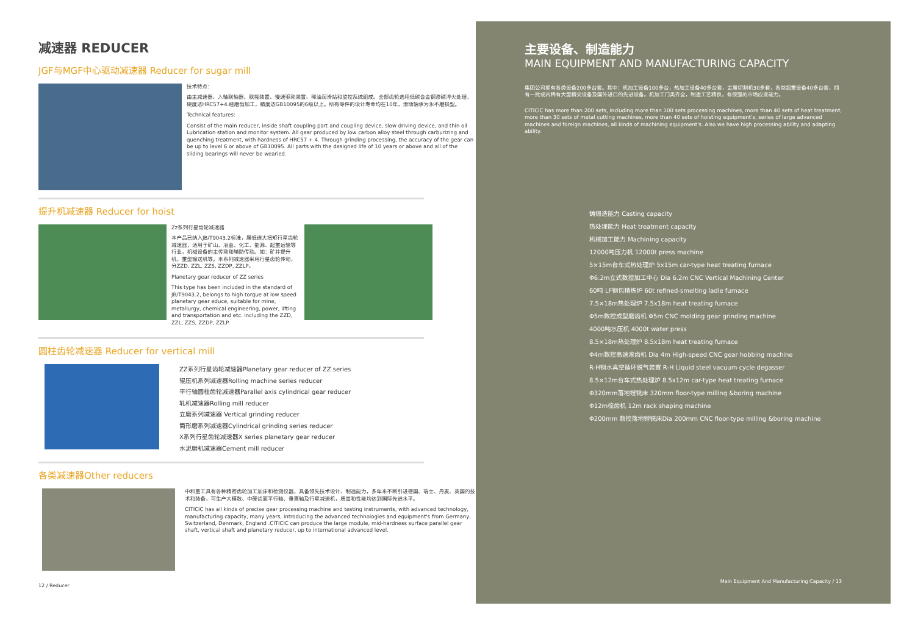减速器 REDUCER
JGF与MGF中心驱动减速器 Reducer for sugar mill
技术特点：
由主减速器、入轴联轴器、联接装置、慢速驱动装置、稀油润滑站和监控系统组成。全部齿轮选用低碳合金钢渗碳淬火处理，硬度达HRC57+4.经磨齿加工，精度达GB10095的6级以上。所有零件的设计寿命均在10年，滑动轴承为永不磨损型。
Technical features:
Consist of the main reducer, inside shaft coupling part and coupling device, slow driving device, and thin oil Lubrication station and monitor system. All gear produced by low carbon alloy steel through carburizing and quenching treatment, with hardness of HRC57 + 4. Through grinding processing, the accuracy of the gear can be up to level 6 or above of GB10095. All parts with the designed life of 10 years or above and all of the sliding bearings will never be wearied.
提升机减速器 Reducer for hoist
Zz系列行星齿轮减速器
本产品已纳入JB/T9043.2标准，属低速大扭矩行星齿轮减速器，适用于矿山、冶金、化工、能源、起重运输等行业，机械设备的主传动和辅助传动。如：矿井提升机，重型输送机等。本系列减速器采用行星齿轮传动，分ZZD, ZZL, ZZS, ZZDP, ZZLP。
Planetary gear reducer of ZZ series
This type has been included in the standard of JB/T9043.2, belongs to high torque at low speed planetary gear educe, suitable for mine, metallurgy, chemical engineering, power, lifting and transportation and etc. including the ZZD, ZZL, ZZS, ZZDP, ZZLP.
圆柱齿轮减速器 Reducer for vertical mill
ZZ系列行星齿轮减速器Planetary gear reducer of ZZ series
辊压机系列减速器Rolling machine series reducer
平行轴圆柱齿轮减速器Parallel axis cylindrical gear reducer
轧机减速器Rolling mill reducer
立磨系列减速器 Vertical grinding reducer
筒形磨系列减速器Cylindrical grinding series reducer
X系列行星齿轮减速器X series planetary gear reducer
水泥磨机减速器Cement mill reducer
各类减速器Other reducers
中和重工具有各种精密齿轮加工加床和检测仪器，具备领先技术设计、制造能力，多年来不断引进德国、瑞士、丹麦、英国的技术和装备，可生产大模数、中硬齿面平行轴、垂直轴及行星减速机，质量和性能均达到国际先进水平。
CITICIC has all kinds of precise gear processing machine and testing instruments, with advanced technology, manufacturing capacity, many years, introducing the advanced technologies and equipment's from Germany, Switzerland, Denmark, England .CITICIC can produce the large module, mid-hardness surface parallel gear shaft, vertical shaft and planetary reducer, up to international advanced level.
12 / Reducer
主要设备、制造能力
MAIN EQUIPMENT AND MANUFACTURING CAPACITY
集团公司拥有各类设备200多台套。其中：机加工设备100多台，热加工设备40多台套，金属切割机30多套，各类起重设备40多台套，拥有一批或内稀有大型精尖设备及国外进口的先进设备。机加工门类齐全，制造工艺精良，有很强的市场应变能力。
CITICIC has more than 200 sets, including more than 100 sets processing machines, more than 40 sets of heat treatment, more than 30 sets of metal cutting machines, more than 40 sets of hoisting equipment's, series of large advanced machines and foreign machines, all kinds of machining equipment's. Also we have high processing ability and adapting ability.
铸锻造能力 Casting capacity
热处理能力 Heat treatment capacity
机械加工能力 Machining capacity
12000吨压力机 12000t press machine
5×15m台车式热处理炉 5x15m car-type heat treating furnace
Φ6.2m立式数控加工中心 Dia 6.2m CNC Vertical Machining Center
60吨 LF钢包精炼炉 60t refined-smelting ladle furnace
7.5×18m热处理炉 7.5x18m heat treating furnace
Φ5m数控成型磨齿机 Φ5m CNC molding gear grinding machine
4000吨水压机 4000t water press
8.5×18m热处理炉 8.5x18m heat treating furnace
Φ4m数控高速滚齿机 Dia 4m High-speed CNC gear hobbing machine
R-H钢水真空循环脱气装置 R-H Liquid steel vacuum cycle degasser
8.5×12m台车式热处理炉 8.5x12m car-type heat treating furnace
Φ320mm落地镗铣床 320mm floor-type milling &boring machine
Φ12m梳齿机 12m rack shaping machine
Φ200mm 数控落地镗铣床Dia 200mm CNC floor-type milling &boring machine
Main Equipment And Manufacturing Capacity / 13